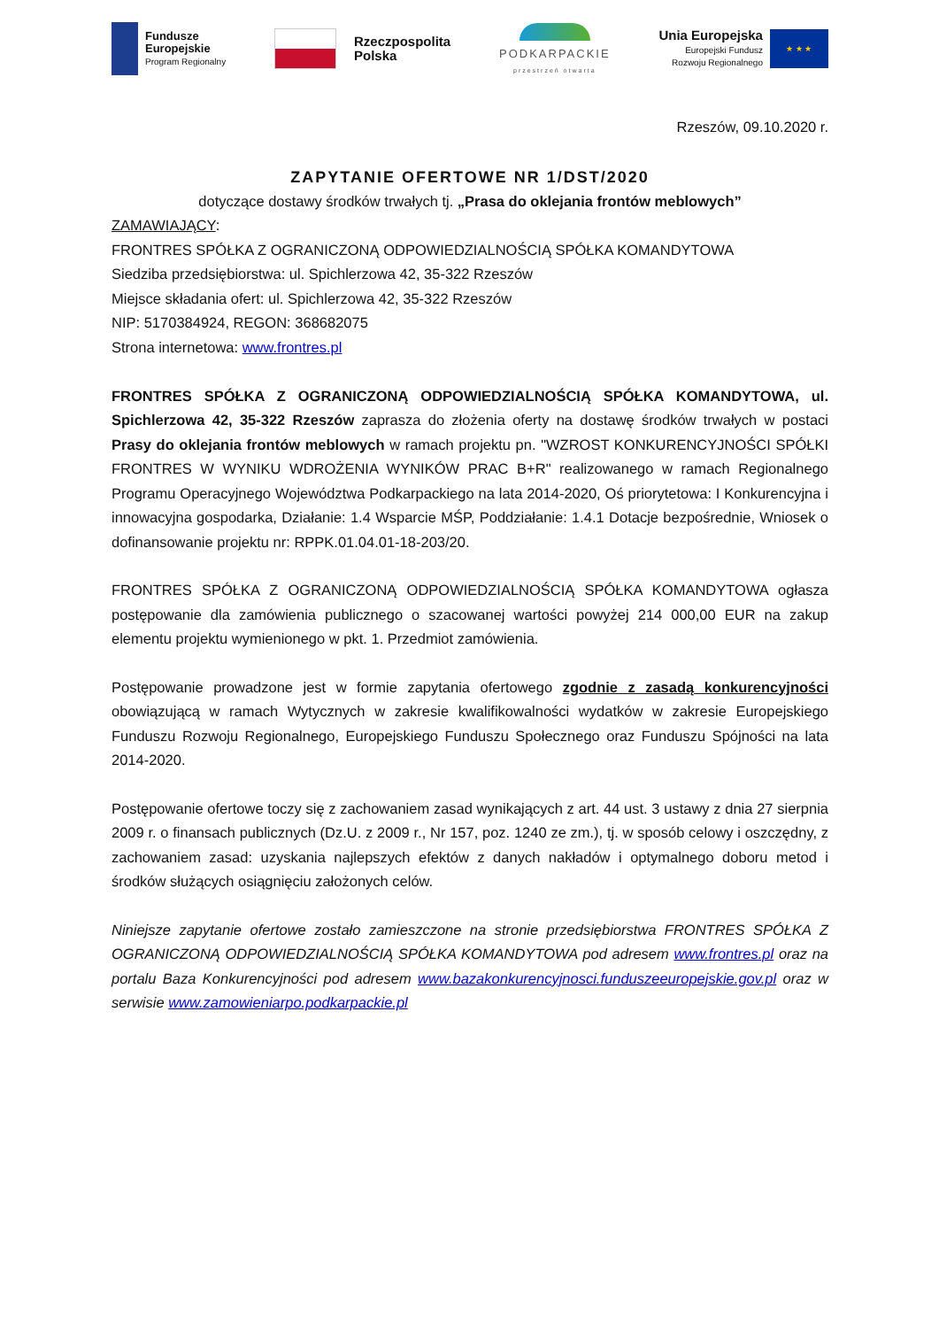Fundusze
Europejskie
Program Regionalny
Rzeczpospolita
Polska
PODKARPACKIE
przestrzeń otwarta
Unia Europejska
Europejski Fundusz
Rozwoju Regionalnego
★ ★ ★
Rzeszów, 09.10.2020 r.
ZAPYTANIE OFERTOWE NR 1/DST/2020
dotyczące dostawy środków trwałych tj. „Prasa do oklejania frontów meblowych”
ZAMAWIAJĄCY:
FRONTRES SPÓŁKA Z OGRANICZONĄ ODPOWIEDZIALNOŚCIĄ SPÓŁKA KOMANDYTOWA
Siedziba przedsiębiorstwa: ul. Spichlerzowa 42, 35-322 Rzeszów
Miejsce składania ofert: ul. Spichlerzowa 42, 35-322 Rzeszów
NIP: 5170384924, REGON: 368682075
Strona internetowa: www.frontres.pl
FRONTRES SPÓŁKA Z OGRANICZONĄ ODPOWIEDZIALNOŚCIĄ SPÓŁKA KOMANDYTOWA, ul. Spichlerzowa 42, 35-322 Rzeszów zaprasza do złożenia oferty na dostawę środków trwałych w postaci Prasy do oklejania frontów meblowych w ramach projektu pn. "WZROST KONKURENCYJNOŚCI SPÓŁKI FRONTRES W WYNIKU WDROŻENIA WYNIKÓW PRAC B+R" realizowanego w ramach Regionalnego Programu Operacyjnego Województwa Podkarpackiego na lata 2014-2020, Oś priorytetowa: I Konkurencyjna i innowacyjna gospodarka, Działanie: 1.4 Wsparcie MŚP, Poddziałanie: 1.4.1 Dotacje bezpośrednie, Wniosek o dofinansowanie projektu nr: RPPK.01.04.01-18-203/20.
FRONTRES SPÓŁKA Z OGRANICZONĄ ODPOWIEDZIALNOŚCIĄ SPÓŁKA KOMANDYTOWA ogłasza postępowanie dla zamówienia publicznego o szacowanej wartości powyżej 214 000,00 EUR na zakup elementu projektu wymienionego w pkt. 1. Przedmiot zamówienia.
Postępowanie prowadzone jest w formie zapytania ofertowego zgodnie z zasadą konkurencyjności obowiązującą w ramach Wytycznych w zakresie kwalifikowalności wydatków w zakresie Europejskiego Funduszu Rozwoju Regionalnego, Europejskiego Funduszu Społecznego oraz Funduszu Spójności na lata 2014-2020.
Postępowanie ofertowe toczy się z zachowaniem zasad wynikających z art. 44 ust. 3 ustawy z dnia 27 sierpnia 2009 r. o finansach publicznych (Dz.U. z 2009 r., Nr 157, poz. 1240 ze zm.), tj. w sposób celowy i oszczędny, z zachowaniem zasad: uzyskania najlepszych efektów z danych nakładów i optymalnego doboru metod i środków służących osiągnięciu założonych celów.
Niniejsze zapytanie ofertowe zostało zamieszczone na stronie przedsiębiorstwa FRONTRES SPÓŁKA Z OGRANICZONĄ ODPOWIEDZIALNOŚCIĄ SPÓŁKA KOMANDYTOWA pod adresem www.frontres.pl oraz na portalu Baza Konkurencyjności pod adresem www.bazakonkurencyjnosci.funduszeeuropejskie.gov.pl oraz w serwisie www.zamowieniarpo.podkarpackie.pl